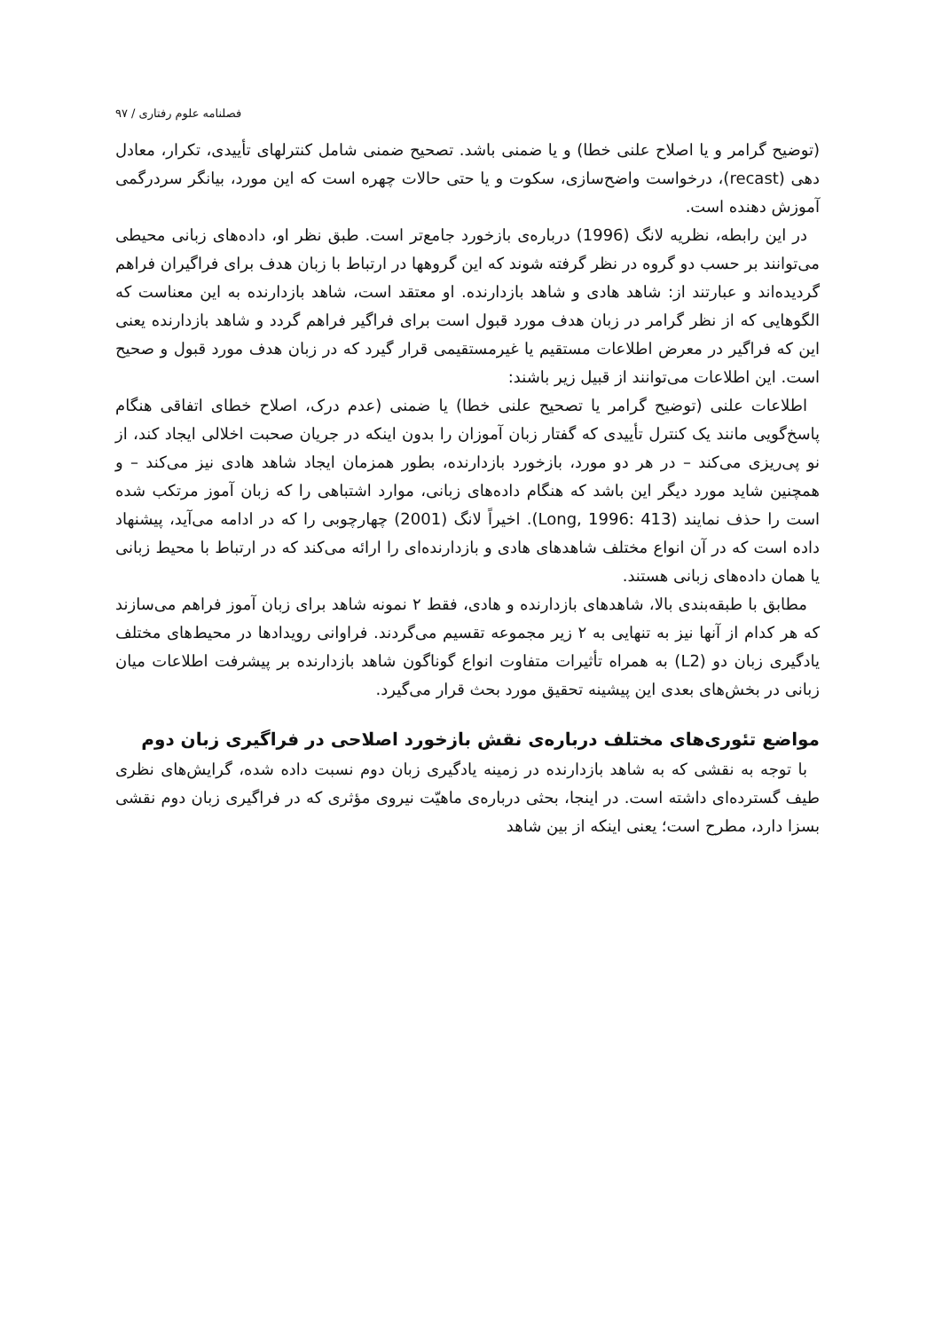فصلنامه علوم رفتاری / ۹۷
(توضیح گرامر و یا اصلاح علنی خطا) و یا ضمنی باشد. تصحیح ضمنی شامل کنترلهای تأییدی، تکرار، معادل دهی (recast)، درخواست واضح‌سازی، سکوت و یا حتی حالات چهره است که این مورد، بیانگر سردرگمی آموزش دهنده است.
در این رابطه، نظریه لانگ (1996) درباره‌ی بازخورد جامع‌تر است. طبق نظر او، داده‌های زبانی محیطی می‌توانند بر حسب دو گروه در نظر گرفته شوند که این گروهها در ارتباط با زبان هدف برای فراگیران فراهم گردیده‌اند و عبارتند از: شاهد هادی و شاهد بازدارنده. او معتقد است، شاهد بازدارنده به این معناست که الگوهایی که از نظر گرامر در زبان هدف مورد قبول است برای فراگیر فراهم گردد و شاهد بازدارنده یعنی این که فراگیر در معرض اطلاعات مستقیم یا غیرمستقیمی قرار گیرد که در زبان هدف مورد قبول و صحیح است. این اطلاعات می‌توانند از قبیل زیر باشند:
اطلاعات علنی (توضیح گرامر یا تصحیح علنی خطا) یا ضمنی (عدم درک، اصلاح خطای اتفاقی هنگام پاسخ‌گویی مانند یک کنترل تأییدی که گفتار زبان آموزان را بدون اینکه در جریان صحبت اخلالی ایجاد کند، از نو پی‌ریزی می‌کند – در هر دو مورد، بازخورد بازدارنده، بطور همزمان ایجاد شاهد هادی نیز می‌کند – و همچنین شاید مورد دیگر این باشد که هنگام داده‌های زبانی، موارد اشتباهی را که زبان آموز مرتکب شده است را حذف نمایند (Long, 1996: 413). اخیراً لانگ (2001) چهارچوبی را که در ادامه می‌آید، پیشنهاد داده است که در آن انواع مختلف شاهدهای هادی و بازدارنده‌ای را ارائه می‌کند که در ارتباط با محیط زبانی یا همان داده‌های زبانی هستند.
مطابق با طبقه‌بندی بالا، شاهدهای بازدارنده و هادی، فقط ۲ نمونه شاهد برای زبان آموز فراهم می‌سازند که هر کدام از آنها نیز به تنهایی به ۲ زیر مجموعه تقسیم می‌گردند. فراوانی رویدادها در محیط‌های مختلف یادگیری زبان دو (L2) به همراه تأثیرات متفاوت انواع گوناگون شاهد بازدارنده بر پیشرفت اطلاعات میان زبانی در بخش‌های بعدی این پیشینه تحقیق مورد بحث قرار می‌گیرد.
مواضع تئوری‌های مختلف درباره‌ی نقش بازخورد اصلاحی در فراگیری زبان دوم
با توجه به نقشی که به شاهد بازدارنده در زمینه یادگیری زبان دوم نسبت داده شده، گرایش‌های نظری طیف گسترده‌ای داشته است. در اینجا، بحثی درباره‌ی ماهیّت نیروی مؤثری که در فراگیری زبان دوم نقشی بسزا دارد، مطرح است؛ یعنی اینکه از بین شاهد